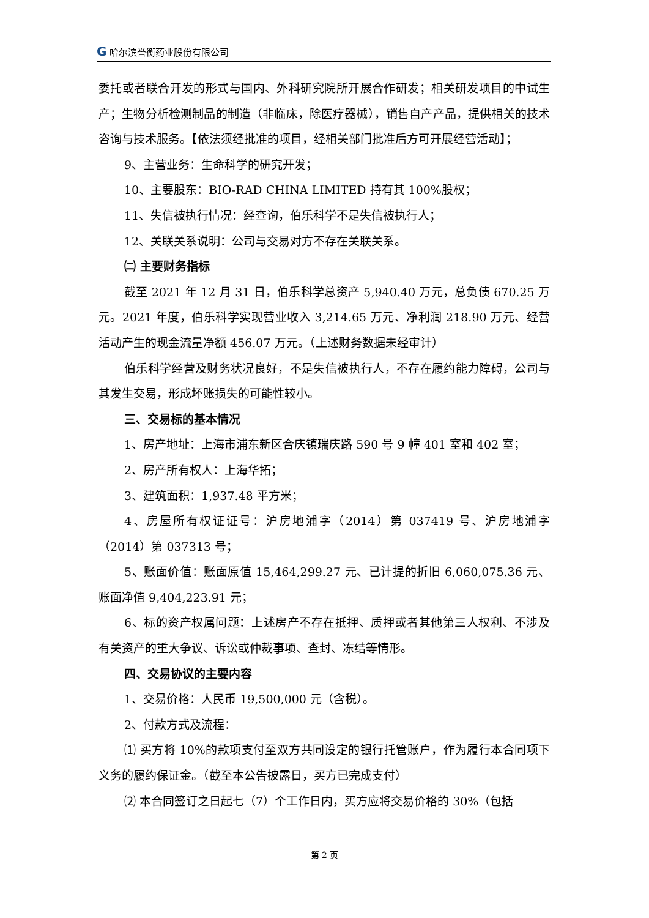G 哈尔滨誉衡药业股份有限公司
委托或者联合开发的形式与国内、外科研究院所开展合作研发；相关研发项目的中试生产；生物分析检测制品的制造（非临床，除医疗器械），销售自产产品，提供相关的技术咨询与技术服务。【依法须经批准的项目，经相关部门批准后方可开展经营活动】；
9、主营业务：生命科学的研究开发；
10、主要股东：BIO-RAD CHINA LIMITED 持有其 100%股权；
11、失信被执行情况：经查询，伯乐科学不是失信被执行人；
12、关联关系说明：公司与交易对方不存在关联关系。
㈡ 主要财务指标
截至 2021 年 12 月 31 日，伯乐科学总资产 5,940.40 万元，总负债 670.25 万元。2021 年度，伯乐科学实现营业收入 3,214.65 万元、净利润 218.90 万元、经营活动产生的现金流量净额 456.07 万元。（上述财务数据未经审计）
伯乐科学经营及财务状况良好，不是失信被执行人，不存在履约能力障碍，公司与其发生交易，形成坏账损失的可能性较小。
三、交易标的基本情况
1、房产地址：上海市浦东新区合庆镇瑞庆路 590 号 9 幢 401 室和 402 室；
2、房产所有权人：上海华拓；
3、建筑面积：1,937.48 平方米；
4、房屋所有权证证号：沪房地浦字（2014）第 037419 号、沪房地浦字（2014）第 037313 号；
5、账面价值：账面原值 15,464,299.27 元、已计提的折旧 6,060,075.36 元、账面净值 9,404,223.91 元；
6、标的资产权属问题：上述房产不存在抵押、质押或者其他第三人权利、不涉及有关资产的重大争议、诉讼或仲裁事项、查封、冻结等情形。
四、交易协议的主要内容
1、交易价格：人民币 19,500,000 元（含税）。
2、付款方式及流程：
⑴ 买方将 10%的款项支付至双方共同设定的银行托管账户，作为履行本合同项下义务的履约保证金。（截至本公告披露日，买方已完成支付）
⑵ 本合同签订之日起七（7）个工作日内，买方应将交易价格的 30%（包括
第 2 页